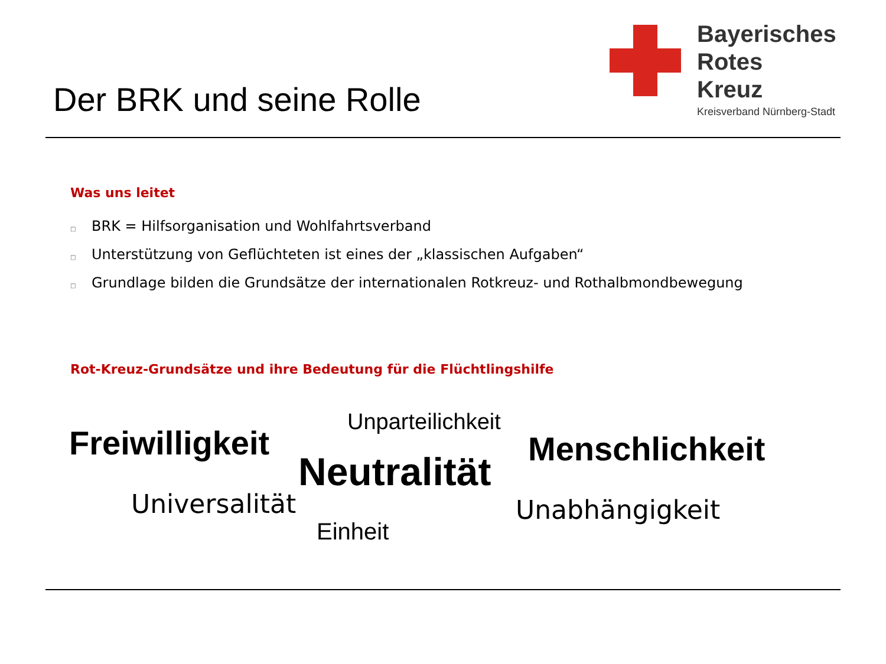Der BRK und seine Rolle
Bayerisches
Rotes
Kreuz
Kreisverband Nürnberg-Stadt
Was uns leitet
□ BRK = Hilfsorganisation und Wohlfahrtsverband
□ Unterstützung von Geflüchteten ist eines der „klassischen Aufgaben“
□ Grundlage bilden die Grundsätze der internationalen Rotkreuz- und Rothalbmondbewegung
Rot-Kreuz-Grundsätze und ihre Bedeutung für die Flüchtlingshilfe
Freiwilligkeit
Unparteilichkeit
Menschlichkeit
Neutralität
Universalität Unabhängigkeit
Einheit